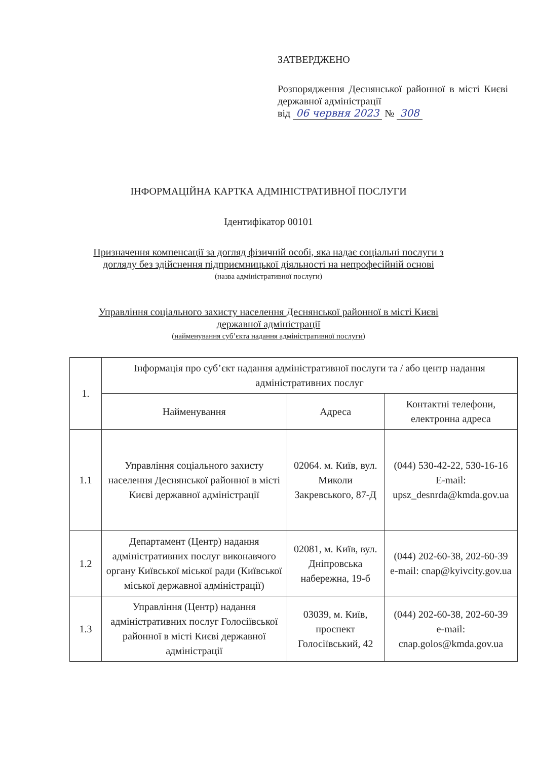ЗАТВЕРДЖЕНО
Розпорядження Деснянської районної в місті Києві державної адміністрації
від 06 червня 2023 № 308
ІНФОРМАЦІЙНА КАРТКА АДМІНІСТРАТИВНОЇ ПОСЛУГИ
Ідентифікатор 00101
Призначення компенсації за догляд фізичній особі, яка надає соціальні послуги з
догляду без здійснення підприємницької діяльності на непрофесійній основі
(назва адміністративної послуги)
Управління соціального захисту населення Деснянської районної в місті Києві
державної адміністрації
(найменування суб’єкта надання адміністративної послуги)
| 1. | Інформація про суб’єкт надання адміністративної послуги та / або центр надання адміністративних послуг | | |
| | Найменування | Адреса | Контактні телефони, електронна адреса |
| 1.1 | Управління соціального захисту населення Деснянської районної в місті Києві державної адміністрації | 02064. м. Київ, вул. Миколи Закревського, 87-Д | (044) 530-42-22, 530-16-16 E-mail: upsz_desnrda@kmda.gov.ua |
| 1.2 | Департамент (Центр) надання адміністративних послуг виконавчого органу Київської міської ради (Київської міської державної адміністрації) | 02081, м. Київ, вул. Дніпровська набережна, 19-б | (044) 202-60-38, 202-60-39 e-mail: cnap@kyivcity.gov.ua |
| 1.3 | Управління (Центр) надання адміністративних послуг Голосіївської районної в місті Києві державної адміністрації | 03039, м. Київ, проспект Голосіївський, 42 | (044) 202-60-38, 202-60-39 e-mail: cnap.golos@kmda.gov.ua |